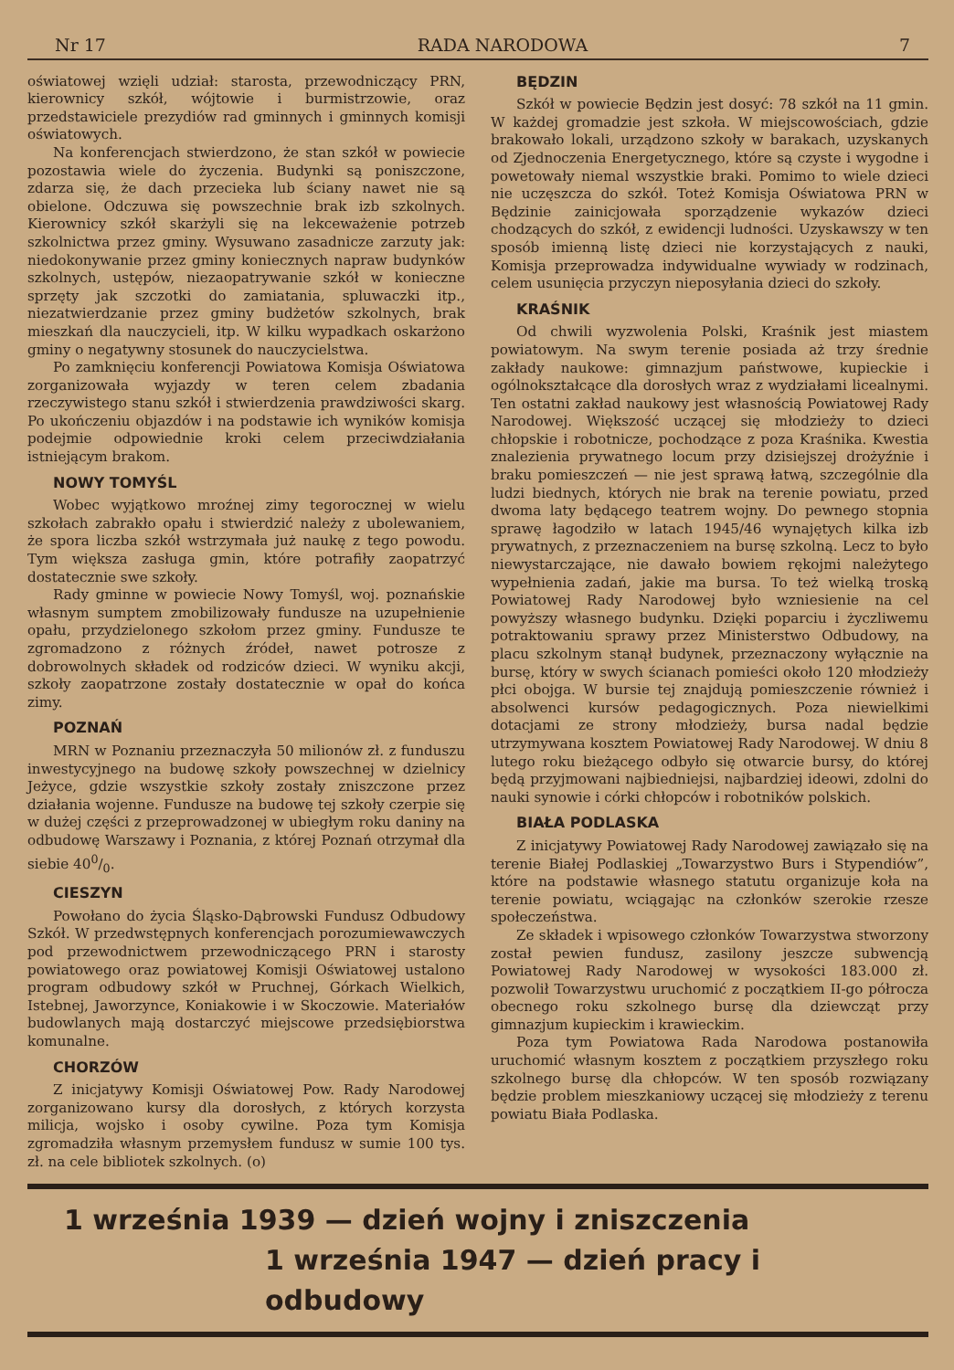Nr 17 RADA NARODOWA 7
oświatowej wzięli udział: starosta, przewodniczący PRN, kierownicy szkół, wójtowie i burmistrzowie, oraz przedstawiciele prezydiów rad gminnych i gminnych komisji oświatowych.
Na konferencjach stwierdzono, że stan szkół w powiecie pozostawia wiele do życzenia. Budynki są poniszczone, zdarza się, że dach przecieka lub ściany nawet nie są obielone. Odczuwa się powszechnie brak izb szkolnych. Kierownicy szkół skarżyli się na lekceważenie potrzeb szkolnictwa przez gminy. Wysuwano zasadnicze zarzuty jak: niedokonywanie przez gminy koniecznych napraw budynków szkolnych, ustępów, niezaopatrywanie szkół w konieczne sprzęty jak szczotki do zamiatania, spluwaczki itp., niezatwierdzanie przez gminy budżetów szkolnych, brak mieszkań dla nauczycieli, itp. W kilku wypadkach oskarżono gminy o negatywny stosunek do nauczycielstwa.
Po zamknięciu konferencji Powiatowa Komisja Oświatowa zorganizowała wyjazdy w teren celem zbadania rzeczywistego stanu szkół i stwierdzenia prawdziwości skarg. Po ukończeniu objazdów i na podstawie ich wyników komisja podejmie odpowiednie kroki celem przeciwdziałania istniejącym brakom.
NOWY TOMYŚL
Wobec wyjątkowo mroźnej zimy tegorocznej w wielu szkołach zabrakło opału i stwierdzić należy z ubolewaniem, że spora liczba szkół wstrzymała już naukę z tego powodu. Tym większa zasługa gmin, które potrafiły zaopatrzyć dostatecznie swe szkoły.
Rady gminne w powiecie Nowy Tomyśl, woj. poznańskie własnym sumptem zmobilizowały fundusze na uzupełnienie opału, przydzielonego szkołom przez gminy. Fundusze te zgromadzono z różnych źródeł, nawet potrosze z dobrowolnych składek od rodziców dzieci. W wyniku akcji, szkoły zaopatrzone zostały dostatecznie w opał do końca zimy.
POZNAŃ
MRN w Poznaniu przeznaczyła 50 milionów zł. z funduszu inwestycyjnego na budowę szkoły powszechnej w dzielnicy Jeżyce, gdzie wszystkie szkoły zostały zniszczone przez działania wojenne. Fundusze na budowę tej szkoły czerpie się w dużej części z przeprowadzonej w ubiegłym roku daniny na odbudowę Warszawy i Poznania, z której Poznań otrzymał dla siebie 400/0.
CIESZYN
Powołano do życia Śląsko-Dąbrowski Fundusz Odbudowy Szkół. W przedwstępnych konferencjach porozumiewawczych pod przewodnictwem przewodniczącego PRN i starosty powiatowego oraz powiatowej Komisji Oświatowej ustalono program odbudowy szkół w Pruchnej, Górkach Wielkich, Istebnej, Jaworzynce, Koniakowie i w Skoczowie. Materiałów budowlanych mają dostarczyć miejscowe przedsiębiorstwa komunalne.
CHORZÓW
Z inicjatywy Komisji Oświatowej Pow. Rady Narodowej zorganizowano kursy dla dorosłych, z których korzysta milicja, wojsko i osoby cywilne. Poza tym Komisja zgromadziła własnym przemysłem fundusz w sumie 100 tys. zł. na cele bibliotek szkolnych. (o)
BĘDZIN
Szkół w powiecie Będzin jest dosyć: 78 szkół na 11 gmin. W każdej gromadzie jest szkoła. W miejscowościach, gdzie brakowało lokali, urządzono szkoły w barakach, uzyskanych od Zjednoczenia Energetycznego, które są czyste i wygodne i powetowały niemal wszystkie braki. Pomimo to wiele dzieci nie uczęszcza do szkół. Toteż Komisja Oświatowa PRN w Będzinie zainicjowała sporządzenie wykazów dzieci chodzących do szkół, z ewidencji ludności. Uzyskawszy w ten sposób imienną listę dzieci nie korzystających z nauki, Komisja przeprowadza indywidualne wywiady w rodzinach, celem usunięcia przyczyn nieposyłania dzieci do szkoły.
KRAŚNIK
Od chwili wyzwolenia Polski, Kraśnik jest miastem powiatowym. Na swym terenie posiada aż trzy średnie zakłady naukowe: gimnazjum państwowe, kupieckie i ogólnokształcące dla dorosłych wraz z wydziałami licealnymi. Ten ostatni zakład naukowy jest własnością Powiatowej Rady Narodowej. Większość uczącej się młodzieży to dzieci chłopskie i robotnicze, pochodzące z poza Kraśnika. Kwestia znalezienia prywatnego locum przy dzisiejszej drożyźnie i braku pomieszczeń — nie jest sprawą łatwą, szczególnie dla ludzi biednych, których nie brak na terenie powiatu, przed dwoma laty będącego teatrem wojny. Do pewnego stopnia sprawę łagodziło w latach 1945/46 wynajętych kilka izb prywatnych, z przeznaczeniem na bursę szkolną. Lecz to było niewystarczające, nie dawało bowiem rękojmi należytego wypełnienia zadań, jakie ma bursa. To też wielką troską Powiatowej Rady Narodowej było wzniesienie na cel powyższy własnego budynku. Dzięki poparciu i życzliwemu potraktowaniu sprawy przez Ministerstwo Odbudowy, na placu szkolnym stanął budynek, przeznaczony wyłącznie na bursę, który w swych ścianach pomieści około 120 młodzieży płci obojga. W bursie tej znajdują pomieszczenie również i absolwenci kursów pedagogicznych. Poza niewielkimi dotacjami ze strony młodzieży, bursa nadal będzie utrzymywana kosztem Powiatowej Rady Narodowej. W dniu 8 lutego roku bieżącego odbyło się otwarcie bursy, do której będą przyjmowani najbiedniejsi, najbardziej ideowi, zdolni do nauki synowie i córki chłopców i robotników polskich.
BIAŁA PODLASKA
Z inicjatywy Powiatowej Rady Narodowej zawiązało się na terenie Białej Podlaskiej „Towarzystwo Burs i Stypendiów”, które na podstawie własnego statutu organizuje koła na terenie powiatu, wciągając na członków szerokie rzesze społeczeństwa.
Ze składek i wpisowego członków Towarzystwa stworzony został pewien fundusz, zasilony jeszcze subwencją Powiatowej Rady Narodowej w wysokości 183.000 zł. pozwolił Towarzystwu uruchomić z początkiem II-go półrocza obecnego roku szkolnego bursę dla dziewcząt przy gimnazjum kupieckim i krawieckim.
Poza tym Powiatowa Rada Narodowa postanowiła uruchomić własnym kosztem z początkiem przyszłego roku szkolnego bursę dla chłopców. W ten sposób rozwiązany będzie problem mieszkaniowy uczącej się młodzieży z terenu powiatu Biała Podlaska.
1 września 1939 — dzień wojny i zniszczenia
1 września 1947 — dzień pracy i odbudowy